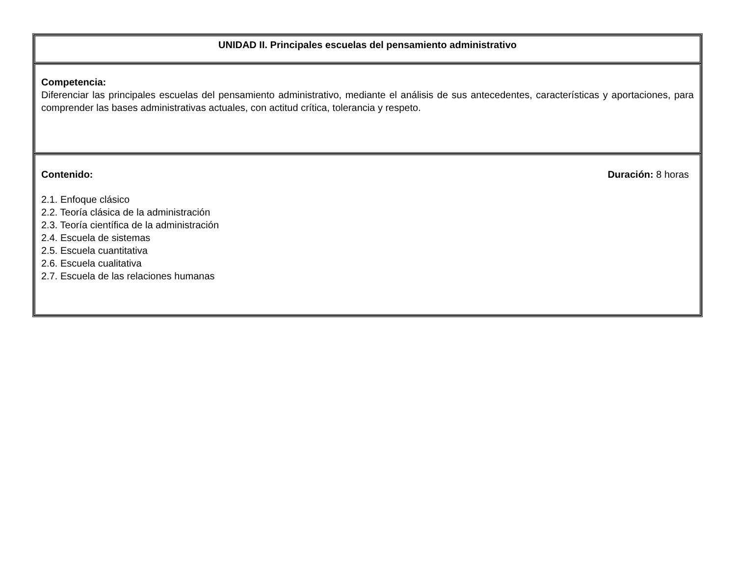| UNIDAD II. Principales escuelas del pensamiento administrativo |
| Competencia: Diferenciar las principales escuelas del pensamiento administrativo, mediante el análisis de sus antecedentes, características y aportaciones, para comprender las bases administrativas actuales, con actitud crítica, tolerancia y respeto. |
| Contenido: Duración: 8 horas 2.1. Enfoque clásico 2.2. Teoría clásica de la administración 2.3. Teoría científica de la administración 2.4. Escuela de sistemas 2.5. Escuela cuantitativa 2.6. Escuela cualitativa 2.7. Escuela de las relaciones humanas |